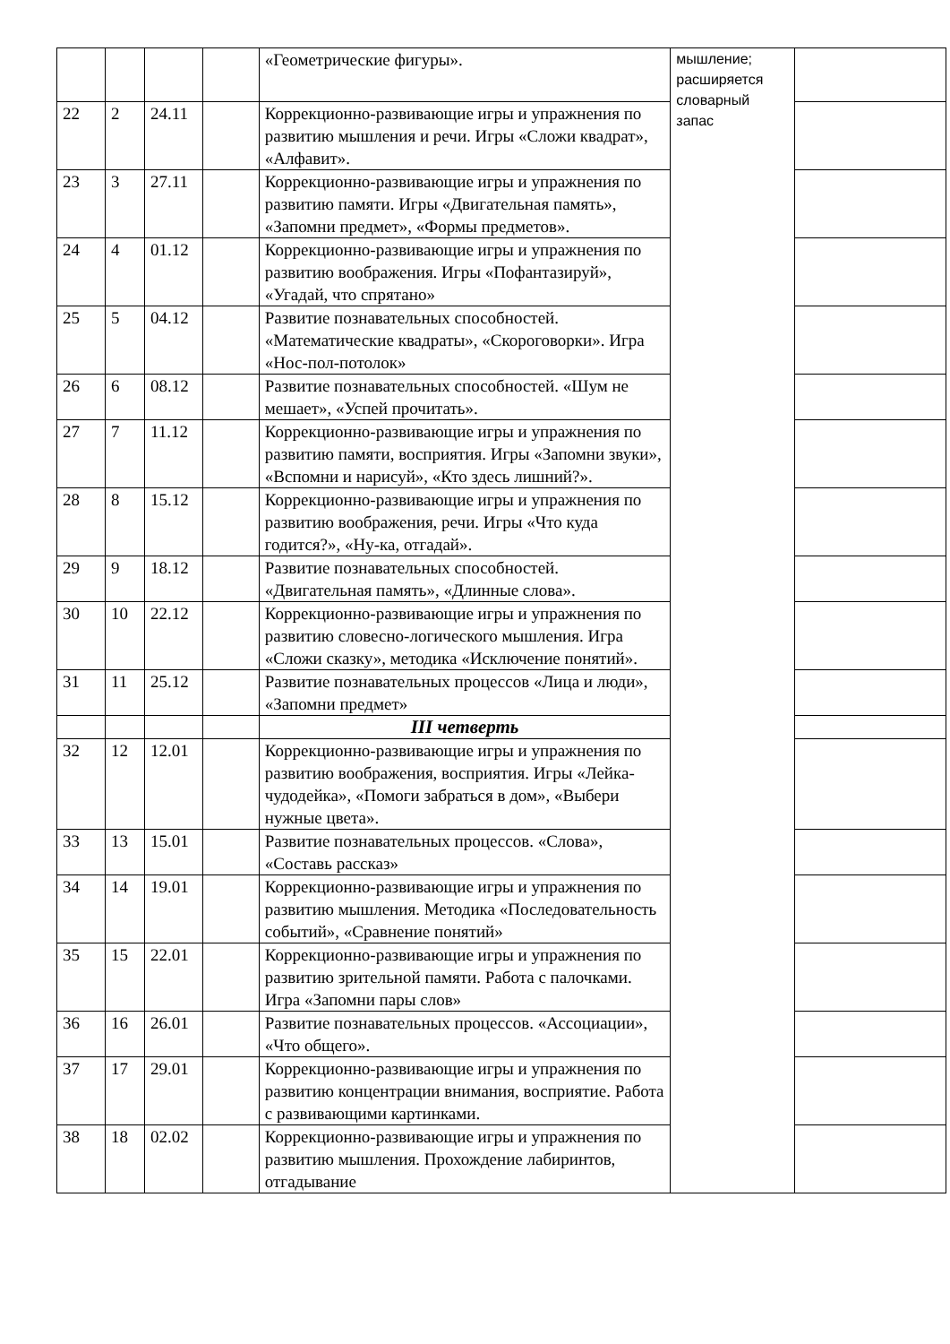| | | | | «Геометрические фигуры». | мышление; расширяется словарный запас | |
| 22 | 2 | 24.11 | | Коррекционно-развивающие игры и упражнения по развитию мышления и речи. Игры «Сложи квадрат», «Алфавит». | | |
| 23 | 3 | 27.11 | | Коррекционно-развивающие игры и упражнения по развитию памяти. Игры «Двигательная память», «Запомни предмет», «Формы предметов». | | |
| 24 | 4 | 01.12 | | Коррекционно-развивающие игры и упражнения по развитию воображения. Игры «Пофантазируй», «Угадай, что спрятано» | | |
| 25 | 5 | 04.12 | | Развитие познавательных способностей. «Математические квадраты», «Скороговорки». Игра «Нос-пол-потолок» | | |
| 26 | 6 | 08.12 | | Развитие познавательных способностей. «Шум не мешает», «Успей прочитать». | | |
| 27 | 7 | 11.12 | | Коррекционно-развивающие игры и упражнения по развитию памяти, восприятия. Игры «Запомни звуки», «Вспомни и нарисуй», «Кто здесь лишний?». | | |
| 28 | 8 | 15.12 | | Коррекционно-развивающие игры и упражнения по развитию воображения, речи. Игры «Что куда годится?», «Ну-ка, отгадай». | | |
| 29 | 9 | 18.12 | | Развитие познавательных способностей. «Двигательная память», «Длинные слова». | | |
| 30 | 10 | 22.12 | | Коррекционно-развивающие игры и упражнения по развитию словесно-логического мышления. Игра «Сложи сказку», методика «Исключение понятий». | | |
| 31 | 11 | 25.12 | | Развитие познавательных процессов «Лица и люди», «Запомни предмет» | | |
| | | | | III четверть | | |
| 32 | 12 | 12.01 | | Коррекционно-развивающие игры и упражнения по развитию воображения, восприятия. Игры «Лейка-чудодейка», «Помоги забраться в дом», «Выбери нужные цвета». | | |
| 33 | 13 | 15.01 | | Развитие познавательных процессов. «Слова», «Составь рассказ» | | |
| 34 | 14 | 19.01 | | Коррекционно-развивающие игры и упражнения по развитию мышления. Методика «Последовательность событий», «Сравнение понятий» | | |
| 35 | 15 | 22.01 | | Коррекционно-развивающие игры и упражнения по развитию зрительной памяти. Работа с палочками. Игра «Запомни пары слов» | | |
| 36 | 16 | 26.01 | | Развитие познавательных процессов. «Ассоциации», «Что общего». | | |
| 37 | 17 | 29.01 | | Коррекционно-развивающие игры и упражнения по развитию концентрации внимания, восприятие. Работа с развивающими картинками. | | |
| 38 | 18 | 02.02 | | Коррекционно-развивающие игры и упражнения по развитию мышления. Прохождение лабиринтов, отгадывание | | |